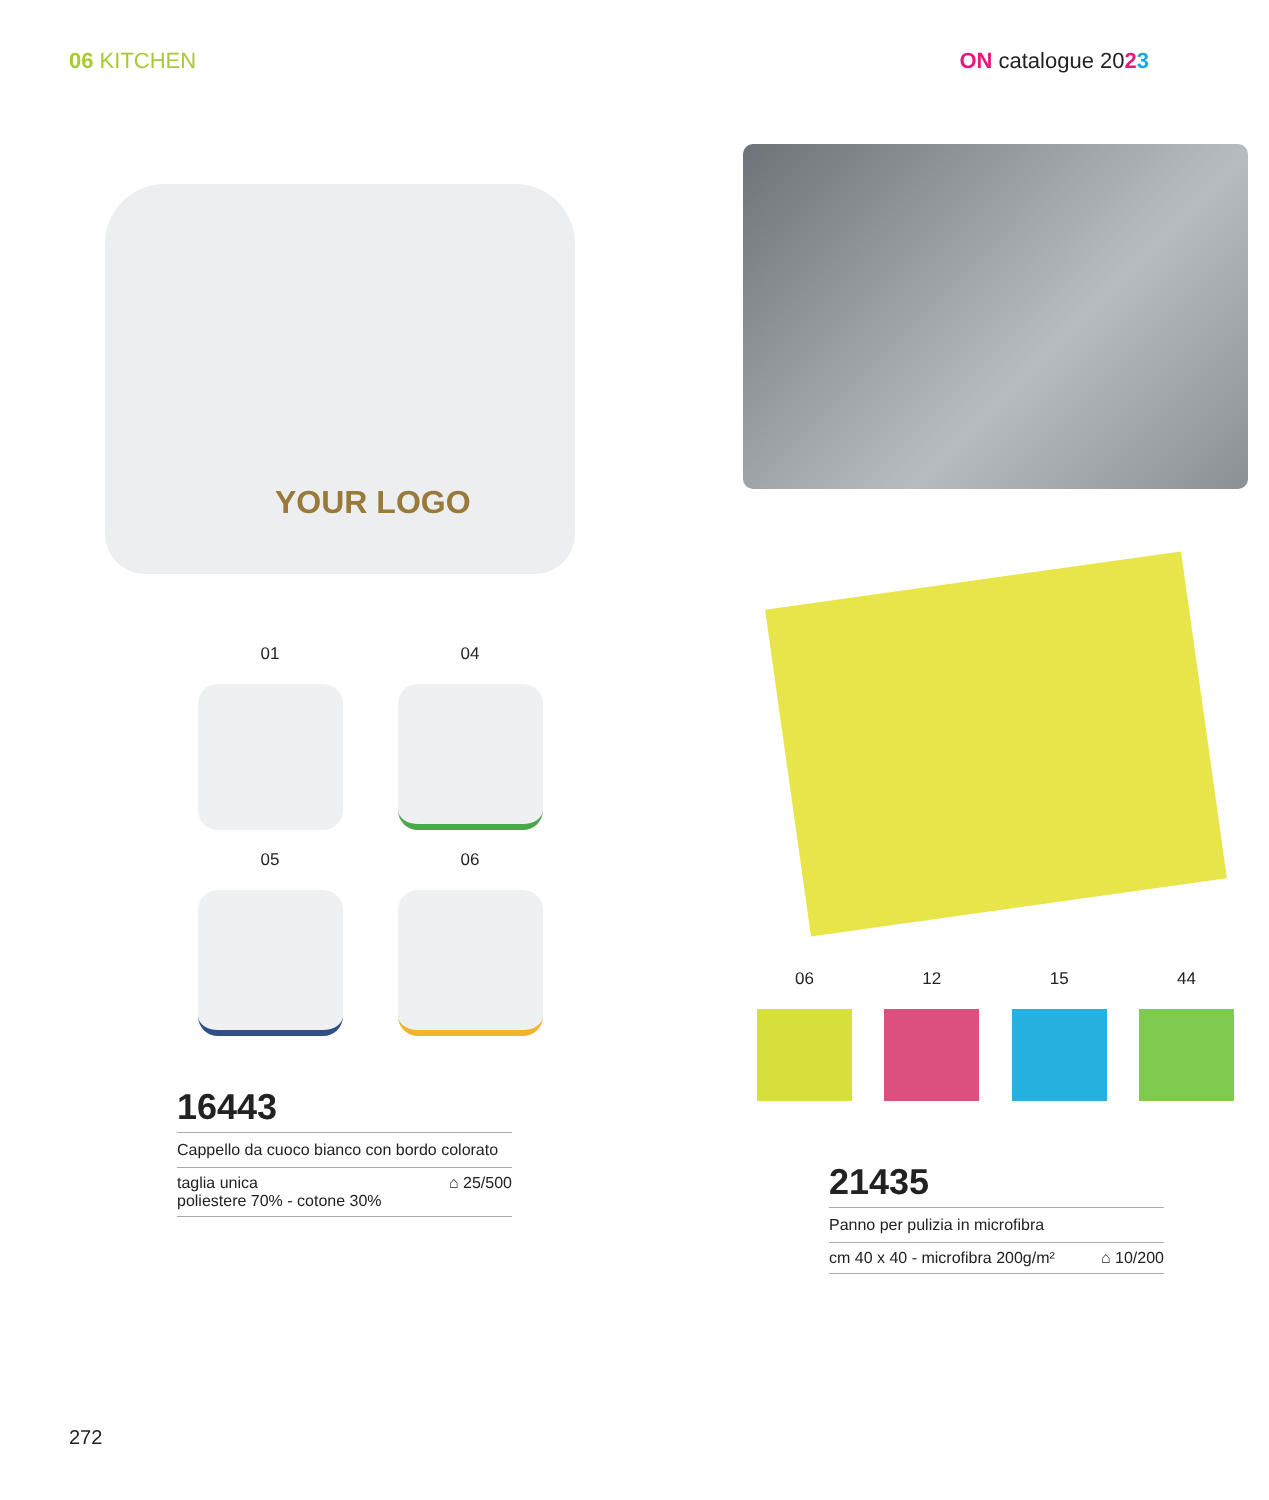06 KITCHEN ON catalogue 2023
YOUR LOGO
01
04
05
06
16443
Cappello da cuoco bianco con bordo colorato
taglia unica
poliestere 70% - cotone 30%
⌂ 25/500
06 12 15 44
21435
Panno per pulizia in microfibra
cm 40 x 40 - microfibra 200g/m²
⌂ 10/200
272